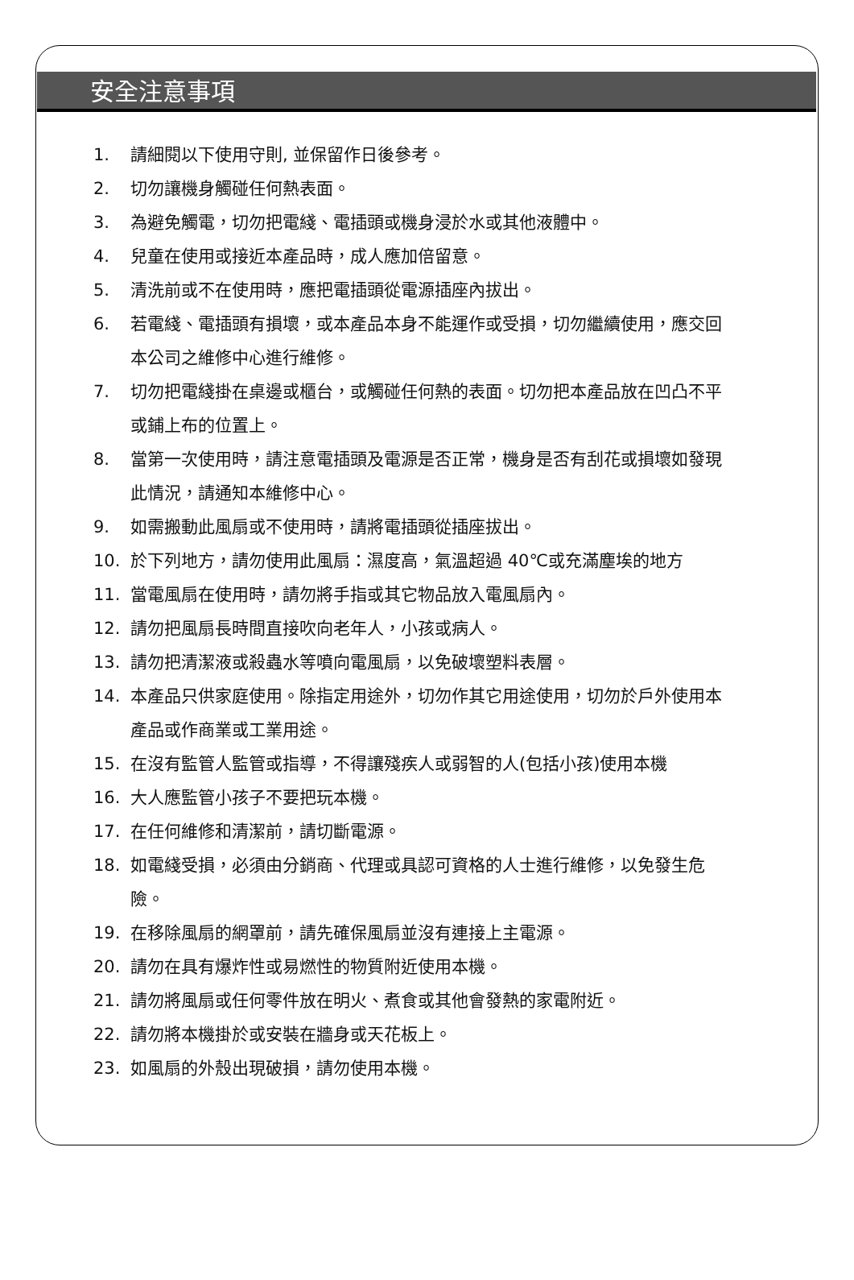安全注意事項
1. 請細閱以下使用守則, 並保留作日後參考。
2. 切勿讓機身觸碰任何熱表面。
3. 為避免觸電，切勿把電綫、電插頭或機身浸於水或其他液體中。
4. 兒童在使用或接近本產品時，成人應加倍留意。
5. 清洗前或不在使用時，應把電插頭從電源插座內拔出。
6. 若電綫、電插頭有損壞，或本產品本身不能運作或受損，切勿繼續使用，應交回本公司之維修中心進行維修。
7. 切勿把電綫掛在桌邊或櫃台，或觸碰任何熱的表面。切勿把本產品放在凹凸不平或鋪上布的位置上。
8. 當第一次使用時，請注意電插頭及電源是否正常，機身是否有刮花或損壞如發現此情況，請通知本維修中心。
9. 如需搬動此風扇或不使用時，請將電插頭從插座拔出。
10. 於下列地方，請勿使用此風扇：濕度高，氣溫超過 40℃或充滿塵埃的地方
11. 當電風扇在使用時，請勿將手指或其它物品放入電風扇內。
12. 請勿把風扇長時間直接吹向老年人，小孩或病人。
13. 請勿把清潔液或殺蟲水等噴向電風扇，以免破壞塑料表層。
14. 本產品只供家庭使用。除指定用途外，切勿作其它用途使用，切勿於戶外使用本產品或作商業或工業用途。
15. 在沒有監管人監管或指導，不得讓殘疾人或弱智的人(包括小孩)使用本機
16. 大人應監管小孩子不要把玩本機。
17. 在任何維修和清潔前，請切斷電源。
18. 如電綫受損，必須由分銷商、代理或具認可資格的人士進行維修，以免發生危險。
19. 在移除風扇的網罩前，請先確保風扇並沒有連接上主電源。
20. 請勿在具有爆炸性或易燃性的物質附近使用本機。
21. 請勿將風扇或任何零件放在明火、煮食或其他會發熱的家電附近。
22. 請勿將本機掛於或安裝在牆身或天花板上。
23. 如風扇的外殼出現破損，請勿使用本機。